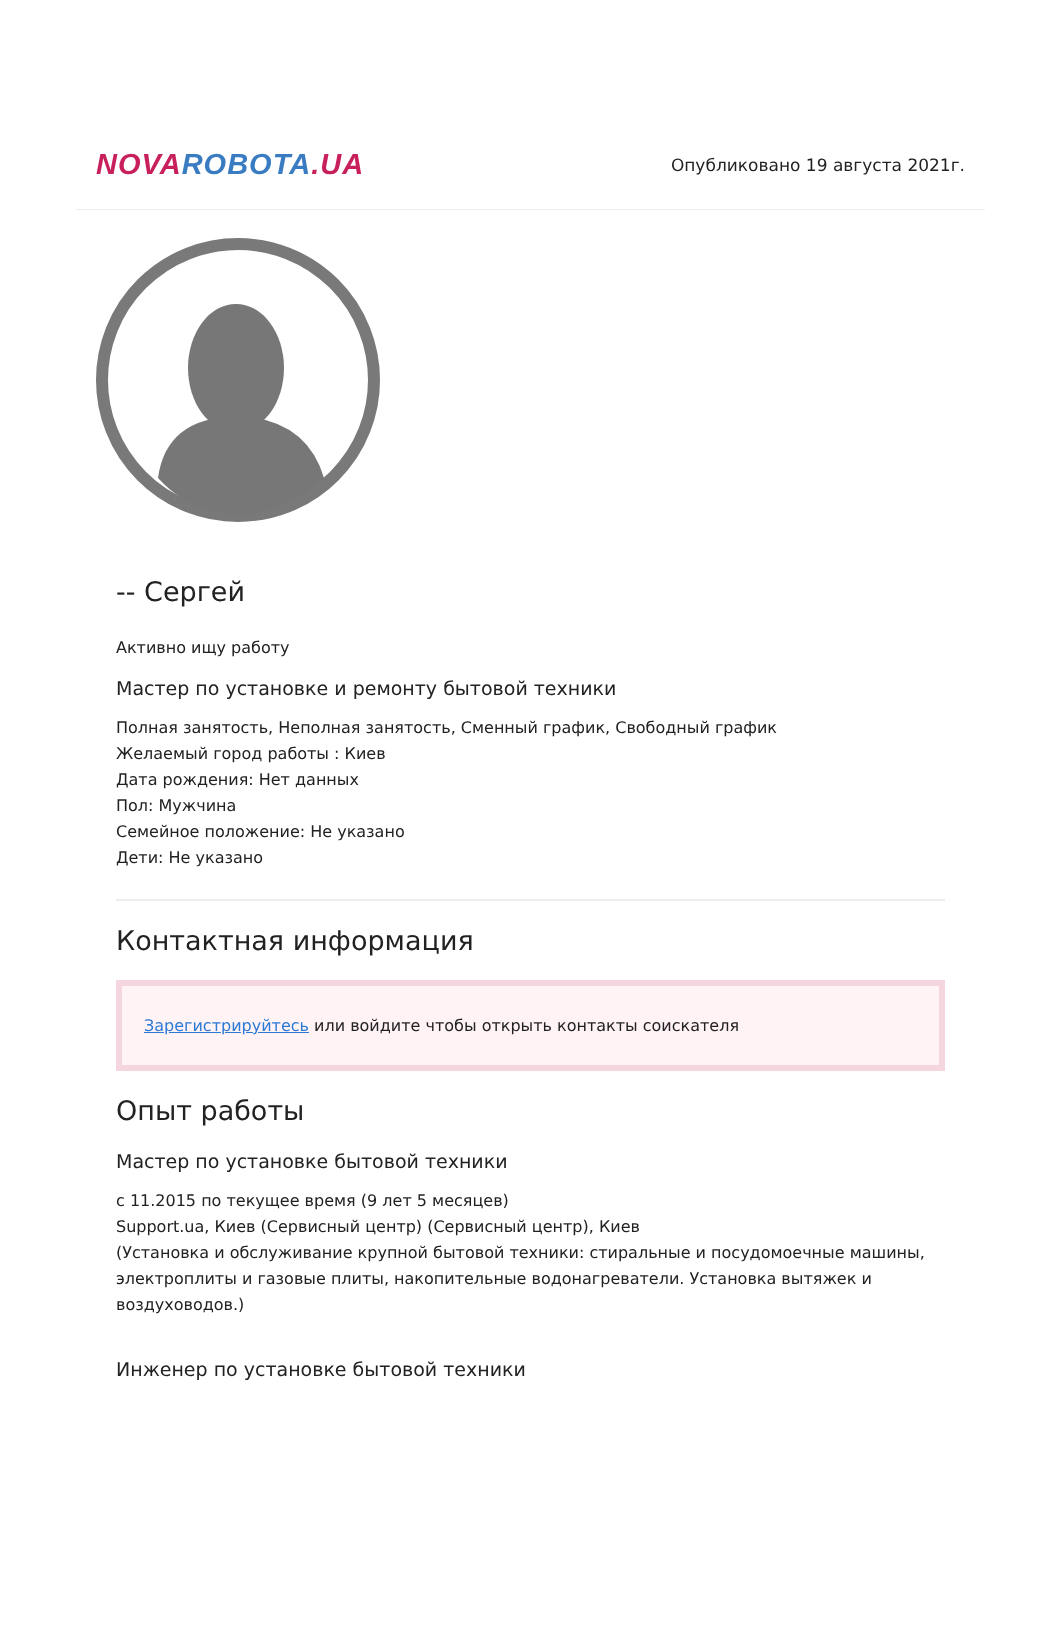NOVA ROBOTA.UA
Опубликовано 19 августа 2021г.
-- Сергей
Активно ищу работу
Мастер по установке и ремонту бытовой техники
Полная занятость, Неполная занятость, Сменный график, Свободный график
Желаемый город работы : Киев
Дата рождения: Нет данных
Пол: Мужчина
Семейное положение: Не указано
Дети: Не указано
Контактная информация
Зарегистрируйтесь или войдите чтобы открыть контакты соискателя
Опыт работы
Мастер по установке бытовой техники
с 11.2015 по текущее время (9 лет 5 месяцев)
Support.ua, Киев (Сервисный центр) (Сервисный центр), Киев
(Установка и обслуживание крупной бытовой техники: стиральные и посудомоечные машины, электроплиты и газовые плиты, накопительные водонагреватели. Установка вытяжек и воздуховодов.)
Инженер по установке бытовой техники